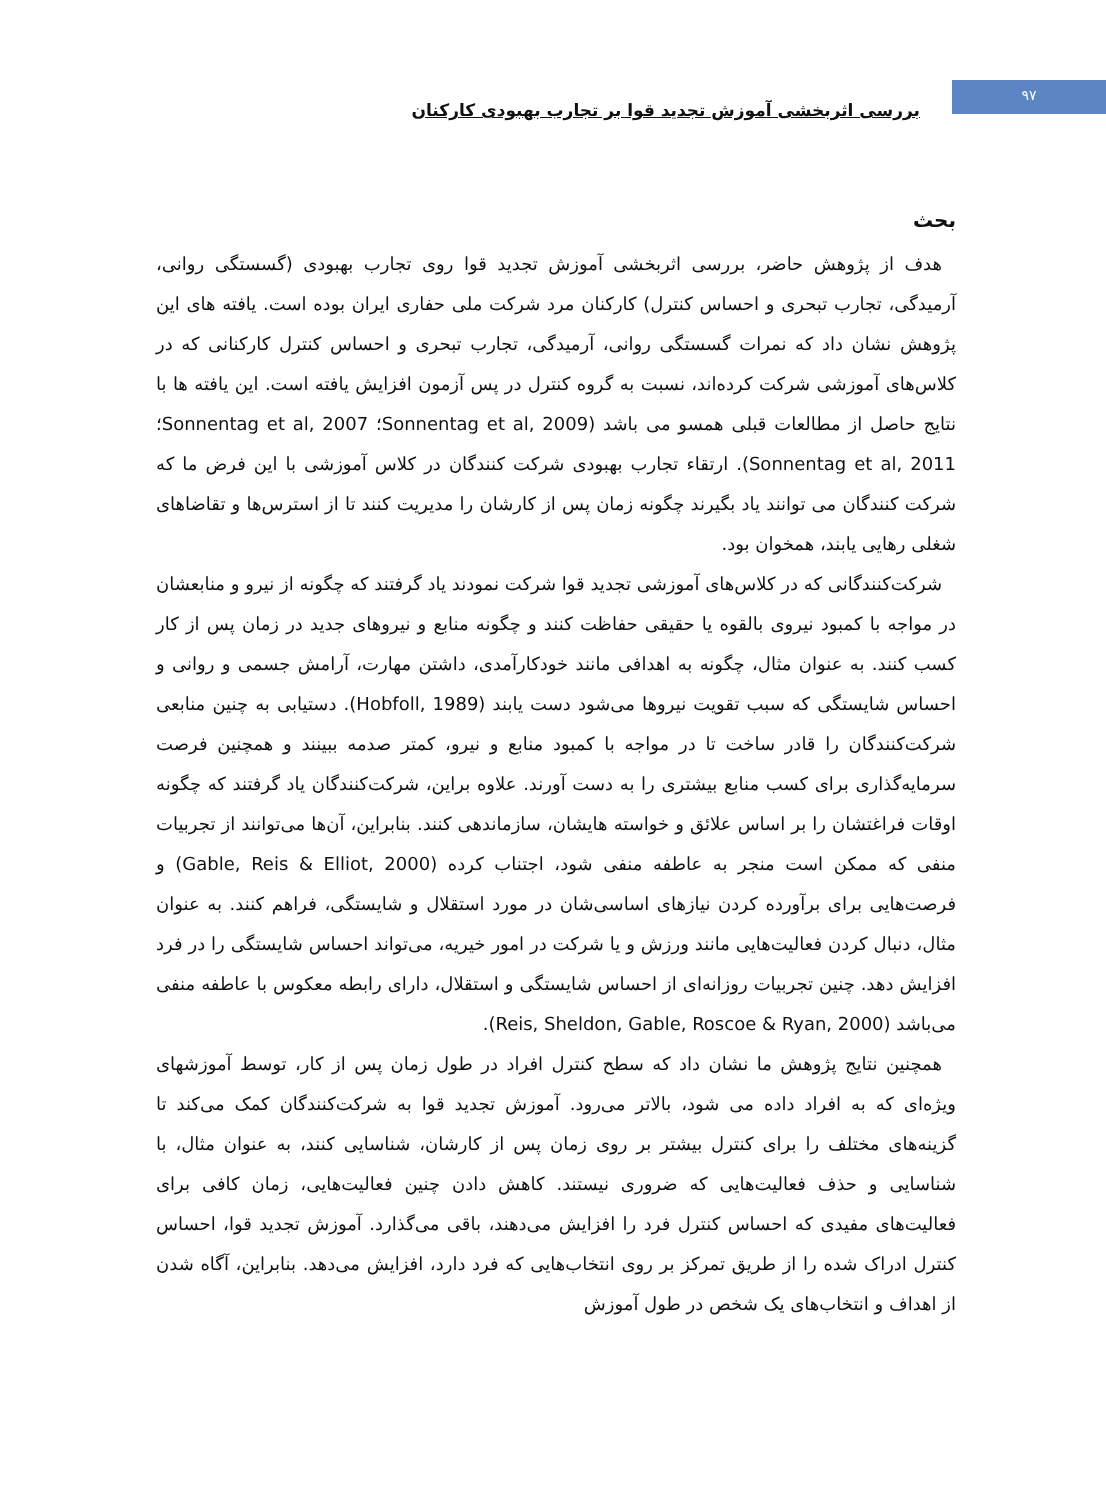۹۷
بررسی اثربخشی آموزش تجدید قوا بر تجارب بهبودی کارکنان
بحث
هدف از پژوهش حاضر، بررسی اثربخشی آموزش تجدید قوا روی تجارب بهبودی (گسستگی روانی، آرمیدگی، تجارب تبحری و احساس کنترل) کارکنان مرد شرکت ملی حفاری ایران بوده است. یافته های این پژوهش نشان داد که نمرات گسستگی روانی، آرمیدگی، تجارب تبحری و احساس کنترل کارکنانی که در کلاس‌های آموزشی شرکت کرده‌اند، نسبت به گروه کنترل در پس آزمون افزایش یافته است. این یافته ها با نتایج حاصل از مطالعات قبلی همسو می باشد (Sonnentag et al, 2009؛ Sonnentag et al, 2007؛ Sonnentag et al, 2011). ارتقاء تجارب بهبودی شرکت کنندگان در کلاس آموزشی با این فرض ما که شرکت کنندگان می توانند یاد بگیرند چگونه زمان پس از کارشان را مدیریت کنند تا از استرس‌ها و تقاضاهای شغلی رهایی یابند، همخوان بود.
شرکت‌کنندگانی که در کلاس‌های آموزشی تجدید قوا شرکت نمودند یاد گرفتند که چگونه از نیرو و منابعشان در مواجه با کمبود نیروی بالقوه یا حقیقی حفاظت کنند و چگونه منابع و نیروهای جدید در زمان پس از کار کسب کنند. به عنوان مثال، چگونه به اهدافی مانند خودکارآمدی، داشتن مهارت، آرامش جسمی و روانی و احساس شایستگی که سبب تقویت نیروها می‌شود دست یابند (Hobfoll, 1989). دستیابی به چنین منابعی شرکت‌کنندگان را قادر ساخت تا در مواجه با کمبود منابع و نیرو، کمتر صدمه ببینند و همچنین فرصت سرمایه‌گذاری برای کسب منابع بیشتری را به دست آورند. علاوه براین، شرکت‌کنندگان یاد گرفتند که چگونه اوقات فراغتشان را بر اساس علائق و خواسته هایشان، سازماندهی کنند. بنابراین، آن‌ها می‌توانند از تجربیات منفی که ممکن است منجر به عاطفه منفی شود، اجتناب کرده (Gable, Reis & Elliot, 2000) و فرصت‌هایی برای برآورده کردن نیازهای اساسی‌شان در مورد استقلال و شایستگی، فراهم کنند. به عنوان مثال، دنبال کردن فعالیت‌هایی مانند ورزش و یا شرکت در امور خیریه، می‌تواند احساس شایستگی را در فرد افزایش دهد. چنین تجربیات روزانه‌ای از احساس شایستگی و استقلال، دارای رابطه معکوس با عاطفه منفی می‌باشد (Reis, Sheldon, Gable, Roscoe & Ryan, 2000).
همچنین نتایج پژوهش ما نشان داد که سطح کنترل افراد در طول زمان پس از کار، توسط آموزشهای ویژه‌ای که به افراد داده می شود، بالاتر می‌رود. آموزش تجدید قوا به شرکت‌کنندگان کمک می‌کند تا گزینه‌های مختلف را برای کنترل بیشتر بر روی زمان پس از کارشان، شناسایی کنند، به عنوان مثال، با شناسایی و حذف فعالیت‌هایی که ضروری نیستند. کاهش دادن چنین فعالیت‌هایی، زمان کافی برای فعالیت‌های مفیدی که احساس کنترل فرد را افزایش می‌دهند، باقی می‌گذارد. آموزش تجدید قوا، احساس کنترل ادراک شده را از طریق تمرکز بر روی انتخاب‌هایی که فرد دارد، افزایش می‌دهد. بنابراین، آگاه شدن از اهداف و انتخاب‌های یک شخص در طول آموزش